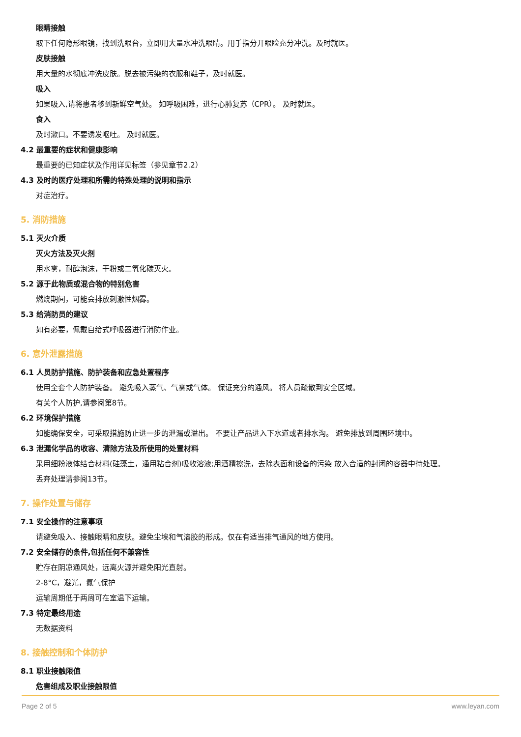眼睛接触
取下任何隐形眼镜，找到洗眼台，立即用大量水冲洗眼睛。用手指分开眼睑充分冲洗。及时就医。
皮肤接触
用大量的水彻底冲洗皮肤。脱去被污染的衣服和鞋子，及时就医。
吸入
如果吸入,请将患者移到新鲜空气处。 如呼吸困难，进行心肺复苏（CPR）。 及时就医。
食入
及时漱口。不要诱发呕吐。 及时就医。
4.2 最重要的症状和健康影响
最重要的已知症状及作用详见标签（参见章节2.2）
4.3 及时的医疗处理和所需的特殊处理的说明和指示
对症治疗。
5. 消防措施
5.1 灭火介质
灭火方法及灭火剂
用水雾，耐醇泡沫，干粉或二氧化碳灭火。
5.2 源于此物质或混合物的特别危害
燃烧期间，可能会排放刺激性烟雾。
5.3 给消防员的建议
如有必要，佩戴自给式呼吸器进行消防作业。
6. 意外泄露措施
6.1 人员防护措施、防护装备和应急处置程序
使用全套个人防护装备。 避免吸入蒸气、气雾或气体。 保证充分的通风。 将人员疏散到安全区域。
有关个人防护,请参阅第8节。
6.2 环境保护措施
如能确保安全，可采取措施防止进一步的泄漏或溢出。 不要让产品进入下水道或者排水沟。 避免排放到周围环境中。
6.3 泄漏化学品的收容、清除方法及所使用的处置材料
采用细粉液体结合材料(硅藻土，通用粘合剂)吸收溶液;用酒精擦洗，去除表面和设备的污染 放入合适的封闭的容器中待处理。
丢弃处理请参阅13节。
7. 操作处置与储存
7.1 安全操作的注意事项
请避免吸入、接触眼睛和皮肤。避免尘埃和气溶胶的形成。仅在有适当排气通风的地方使用。
7.2 安全储存的条件,包括任何不兼容性
贮存在阴凉通风处，远离火源并避免阳光直射。
2-8°C，避光，氮气保护
运输周期低于两周可在室温下运输。
7.3 特定最终用途
无数据资料
8. 接触控制和个体防护
8.1 职业接触限值
危害组成及职业接触限值
Page 2 of 5 www.leyan.com